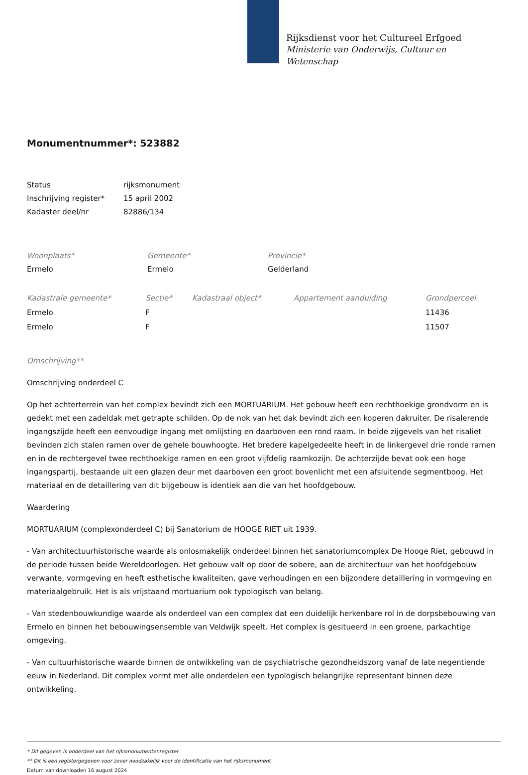Rijksdienst voor het Cultureel Erfgoed
Ministerie van Onderwijs, Cultuur en
Wetenschap
Monumentnummer*: 523882
| Status | rijksmonument |
| Inschrijving register* | 15 april 2002 |
| Kadaster deel/nr | 82886/134 |
| Woonplaats* | Gemeente* | Provincie* |
| --- | --- | --- |
| Ermelo | Ermelo | Gelderland |
| Kadastrale gemeente* | Sectie* | Kadastraal object* | Appartement aanduiding | Grondperceel |
| --- | --- | --- | --- | --- |
| Ermelo | F | | | 11436 |
| Ermelo | F | | | 11507 |
Omschrijving**
Omschrijving onderdeel C
Op het achterterrein van het complex bevindt zich een MORTUARIUM. Het gebouw heeft een rechthoekige grondvorm en is gedekt met een zadeldak met getrapte schilden. Op de nok van het dak bevindt zich een koperen dakruiter. De risalerende ingangszijde heeft een eenvoudige ingang met omlijsting en daarboven een rond raam. In beide zijgevels van het risaliet bevinden zich stalen ramen over de gehele bouwhoogte. Het bredere kapelgedeelte heeft in de linkergevel drie ronde ramen en in de rechtergevel twee rechthoekige ramen en een groot vijfdelig raamkozijn. De achterzijde bevat ook een hoge ingangspartij, bestaande uit een glazen deur met daarboven een groot bovenlicht met een afsluitende segmentboog. Het materiaal en de detaillering van dit bijgebouw is identiek aan die van het hoofdgebouw.
Waardering
MORTUARIUM (complexonderdeel C) bij Sanatorium de HOOGE RIET uit 1939.
- Van architectuurhistorische waarde als onlosmakelijk onderdeel binnen het sanatoriumcomplex De Hooge Riet, gebouwd in de periode tussen beide Wereldoorlogen. Het gebouw valt op door de sobere, aan de architectuur van het hoofdgebouw verwante, vormgeving en heeft esthetische kwaliteiten, gave verhoudingen en een bijzondere detaillering in vormgeving en materiaalgebruik. Het is als vrijstaand mortuarium ook typologisch van belang.
- Van stedenbouwkundige waarde als onderdeel van een complex dat een duidelijk herkenbare rol in de dorpsbebouwing van Ermelo en binnen het bebouwingsensemble van Veldwijk speelt. Het complex is gesitueerd in een groene, parkachtige omgeving.
- Van cultuurhistorische waarde binnen de ontwikkeling van de psychiatrische gezondheidszorg vanaf de late negentiende eeuw in Nederland. Dit complex vormt met alle onderdelen een typologisch belangrijke representant binnen deze ontwikkeling.
* Dit gegeven is onderdeel van het rijksmonumentenregister
** Dit is een registergegeven voor zover noodzakelijk voor de identificatie van het rijksmonument
Datum van downloaden 16 august 2024